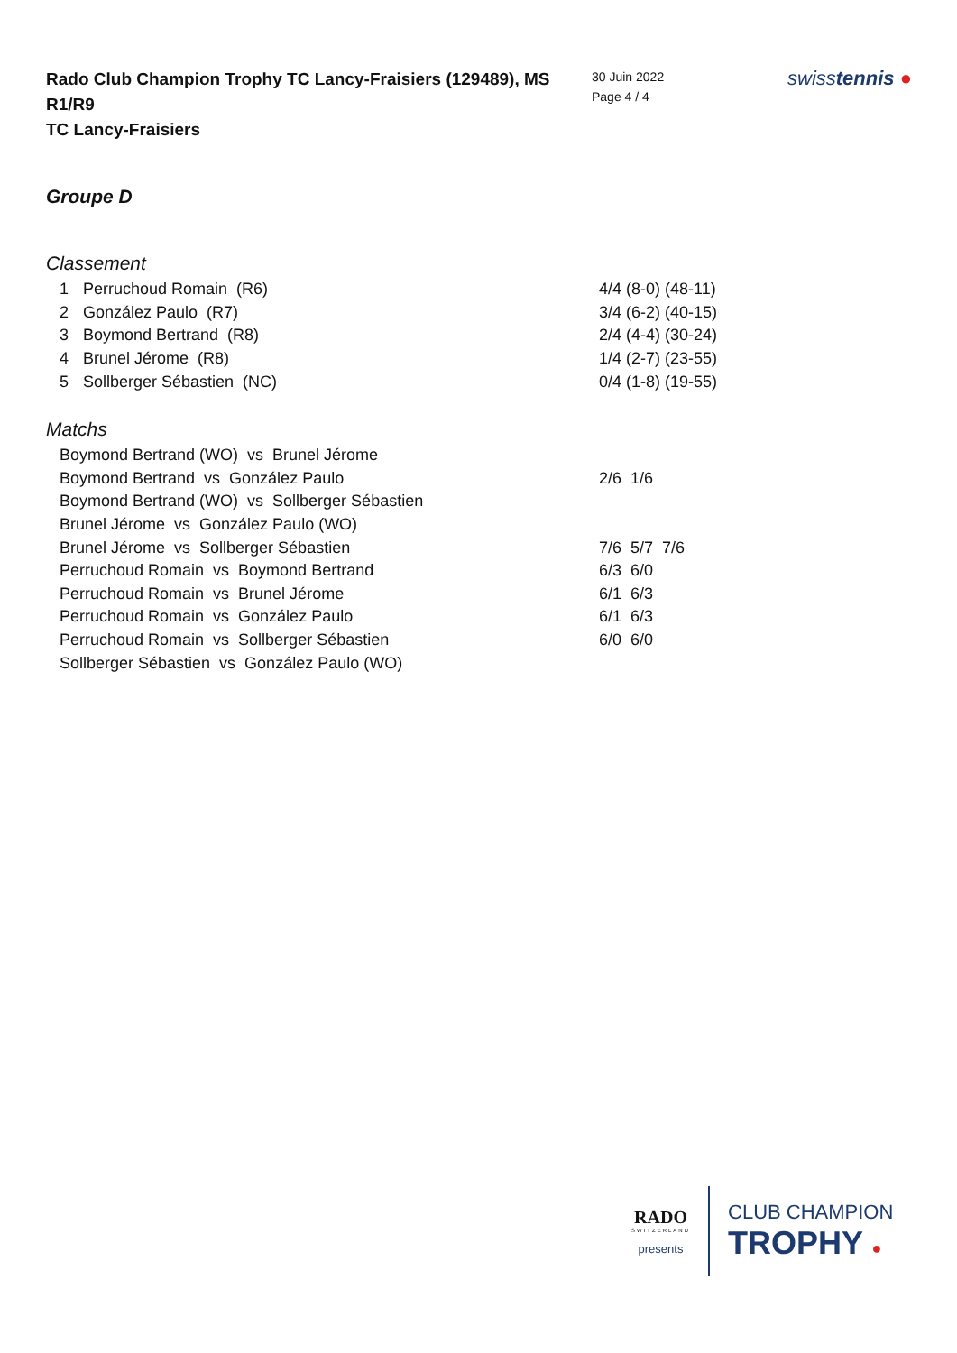Rado Club Champion Trophy TC Lancy-Fraisiers (129489), MS R1/R9
TC Lancy-Fraisiers
30 Juin 2022
Page 4 / 4
swisstennis ●
Groupe D
Classement
| 1 | Perruchoud Romain (R6) | 4/4 (8-0) (48-11) |
| 2 | González Paulo (R7) | 3/4 (6-2) (40-15) |
| 3 | Boymond Bertrand (R8) | 2/4 (4-4) (30-24) |
| 4 | Brunel Jérome (R8) | 1/4 (2-7) (23-55) |
| 5 | Sollberger Sébastien (NC) | 0/4 (1-8) (19-55) |
Matchs
| Boymond Bertrand (WO) vs Brunel Jérome | |
| Boymond Bertrand vs González Paulo | 2/6 1/6 |
| Boymond Bertrand (WO) vs Sollberger Sébastien | |
| Brunel Jérome vs González Paulo (WO) | |
| Brunel Jérome vs Sollberger Sébastien | 7/6 5/7 7/6 |
| Perruchoud Romain vs Boymond Bertrand | 6/3 6/0 |
| Perruchoud Romain vs Brunel Jérome | 6/1 6/3 |
| Perruchoud Romain vs González Paulo | 6/1 6/3 |
| Perruchoud Romain vs Sollberger Sébastien | 6/0 6/0 |
| Sollberger Sébastien vs González Paulo (WO) | |
RADO
SWITZERLAND
presents
CLUB CHAMPION
TROPHY ●